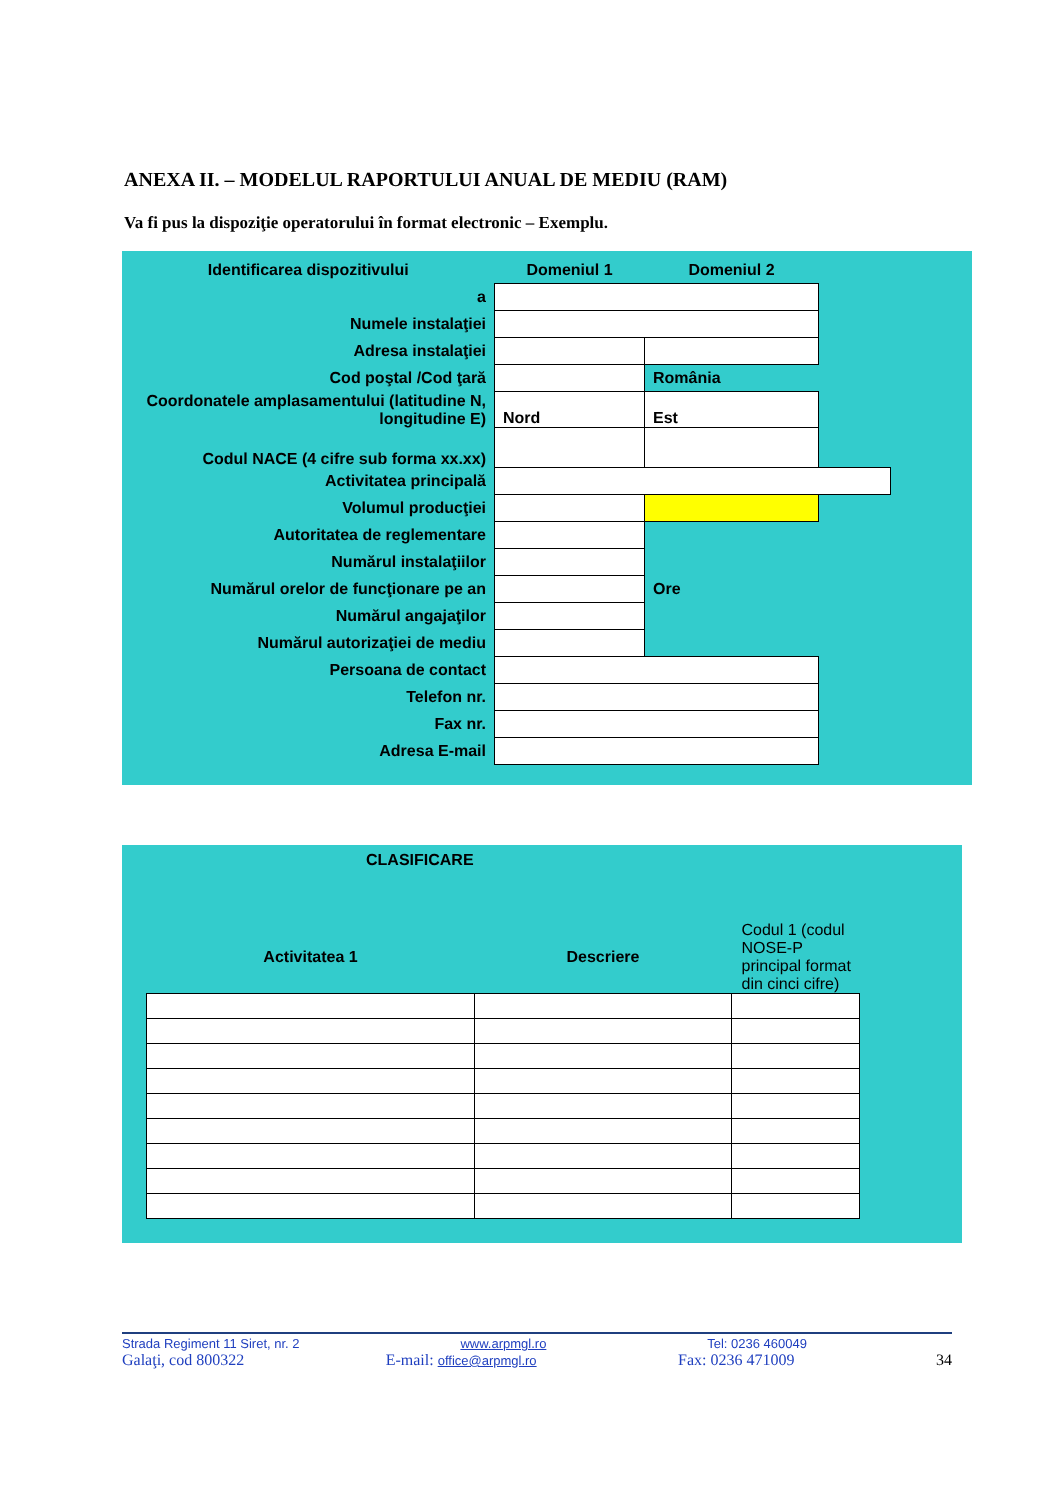ANEXA II. – MODELUL RAPORTULUI ANUAL DE MEDIU (RAM)
Va fi pus la dispoziţie operatorului în format electronic – Exemplu.
| Identificarea dispozitivului | Domeniul 1 | Domeniul 2 | |
| a | | | |
| Numele instalaţiei | | | |
| Adresa instalaţiei | | | |
| Cod poştal /Cod ţară | | România | |
| Coordonatele amplasamentului (latitudine N, longitudine E) | Nord | Est | |
| Codul NACE (4 cifre sub forma xx.xx) | | | |
| Activitatea principală | | | |
| Volumul producţiei | | | |
| Autoritatea de reglementare | | | |
| Numărul instalaţiilor | | | |
| Numărul orelor de funcţionare pe an | | Ore | |
| Numărul angajaţilor | | | |
| Numărul autorizaţiei de mediu | | | |
| Persoana de contact | | | |
| Telefon nr. | | | |
| Fax nr. | | | |
| Adresa E-mail | | | |
CLASIFICARE
| Activitatea 1 | Descriere | Codul 1 (codul NOSE-P principal format din cinci cifre) |
Strada Regiment 11 Siret, nr. 2 www.arpmgl.ro Tel: 0236 460049
Galaţi, cod 800322 E-mail: office@arpmgl.ro Fax: 0236 471009 34